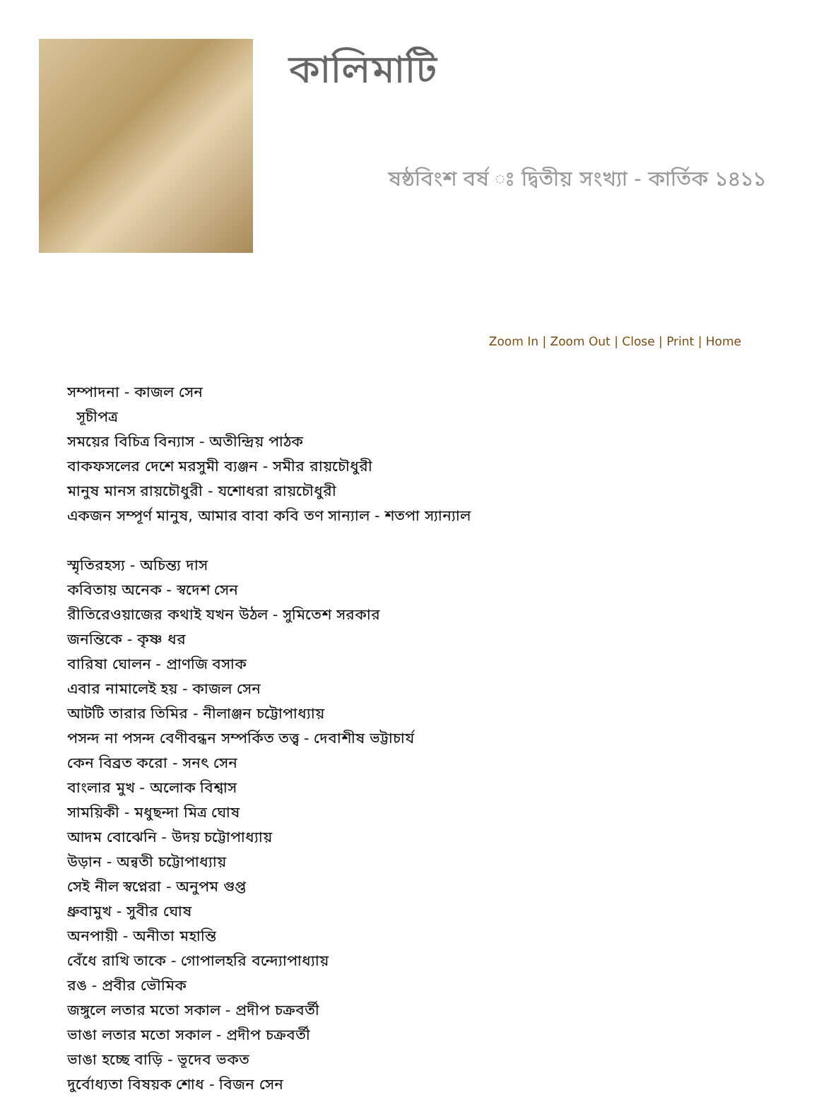কালিমাটি
ষষ্ঠবিংশ বর্ষ ঃ দ্বিতীয় সংখ্যা - কার্তিক ১৪১১
Zoom In | Zoom Out | Close | Print | Home
সম্পাদনা - কাজল সেন
সূচীপত্র
সময়ের বিচিত্র বিন্যাস - অতীন্দ্রিয় পাঠক
বাকফসলের দেশে মরসুমী ব্যঞ্জন - সমীর রায়চৌধুরী
মানুষ মানস রায়চৌধুরী - যশোধরা রায়চৌধুরী
একজন সম্পূর্ণ মানুষ, আমার বাবা কবি তণ সান্যাল - শতপা স্যান্যাল
স্মৃতিরহস্য - অচিন্ত্য দাস
কবিতায় অনেক - স্বদেশ সেন
রীতিরেওয়াজের কথাই যখন উঠল - সুমিতেশ সরকার
জনন্তিকে - কৃষ্ণ ধর
বারিষা ঘোলন - প্রাণজি বসাক
এবার নামালেই হয় - কাজল সেন
আটটি তারার তিমির - নীলাঞ্জন চট্টোপাধ্যায়
পসন্দ না পসন্দ বেণীবন্ধন সম্পর্কিত তত্ত্ব - দেবাশীষ ভট্টাচার্য
কেন বিব্রত করো - সনৎ সেন
বাংলার মুখ - অলোক বিশ্বাস
সাময়িকী - মধুছন্দা মিত্র ঘোষ
আদম বোঝেনি - উদয় চট্টোপাধ্যায়
উড়ান - অন্বতী চট্টোপাধ্যায়
সেই নীল স্বপ্নেরা - অনুপম গুপ্ত
ধ্রুবামুখ - সুবীর ঘোষ
অনপায়ী - অনীতা মহান্তি
বেঁধে রাখি তাকে - গোপালহরি বন্দ্যোপাধ্যায়
রঙ - প্রবীর ভৌমিক
জঙ্গুলে লতার মতো সকাল - প্রদীপ চক্রবর্তী
ভাঙা লতার মতো সকাল - প্রদীপ চক্রবর্তী
ভাঙা হচ্ছে বাড়ি - ভূদেব ভকত
দুর্বোধ্যতা বিষয়ক শোধ - বিজন সেন